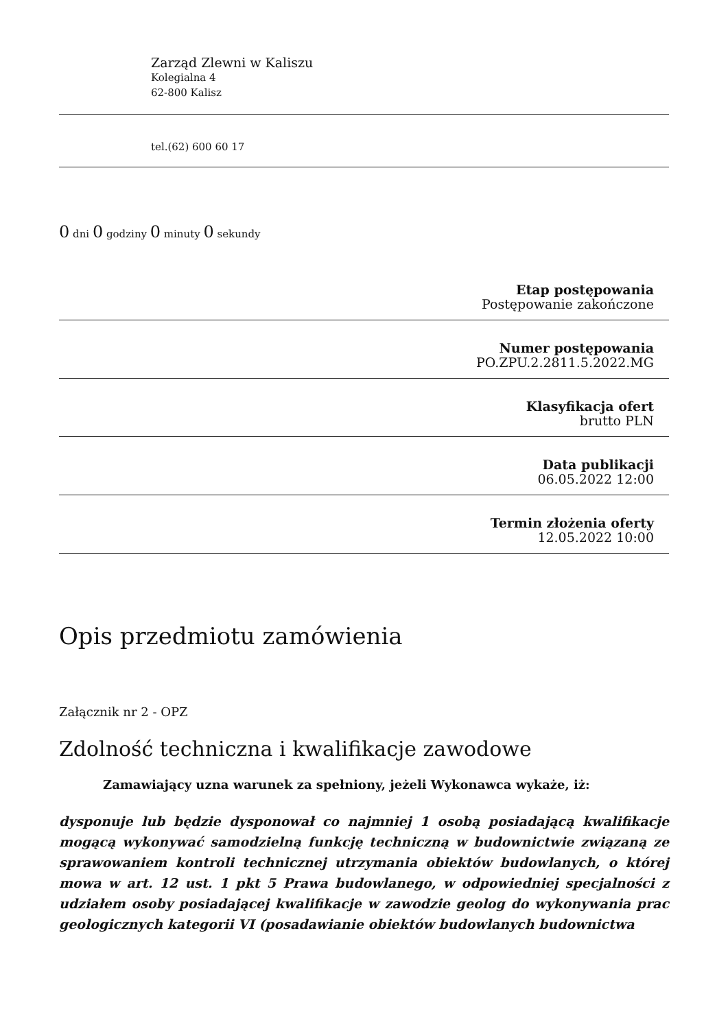Zarząd Zlewni w Kaliszu
Kolegialna 4
62-800 Kalisz
tel.(62) 600 60 17
0 dni 0 godziny 0 minuty 0 sekundy
Etap postępowania
Postępowanie zakończone
Numer postępowania
PO.ZPU.2.2811.5.2022.MG
Klasyfikacja ofert
brutto PLN
Data publikacji
06.05.2022 12:00
Termin złożenia oferty
12.05.2022 10:00
Opis przedmiotu zamówienia
Załącznik nr 2 - OPZ
Zdolność techniczna i kwalifikacje zawodowe
Zamawiający uzna warunek za spełniony, jeżeli Wykonawca wykaże, iż:
dysponuje lub będzie dysponował co najmniej 1 osobą posiadającą kwalifikacje mogącą wykonywać samodzielną funkcję techniczną w budownictwie związaną ze sprawowaniem kontroli technicznej utrzymania obiektów budowlanych, o której mowa w art. 12 ust. 1 pkt 5 Prawa budowlanego, w odpowiedniej specjalności z udziałem osoby posiadającej kwalifikacje w zawodzie geolog do wykonywania prac geologicznych kategorii VI (posadawianie obiektów budowlanych budownictwa